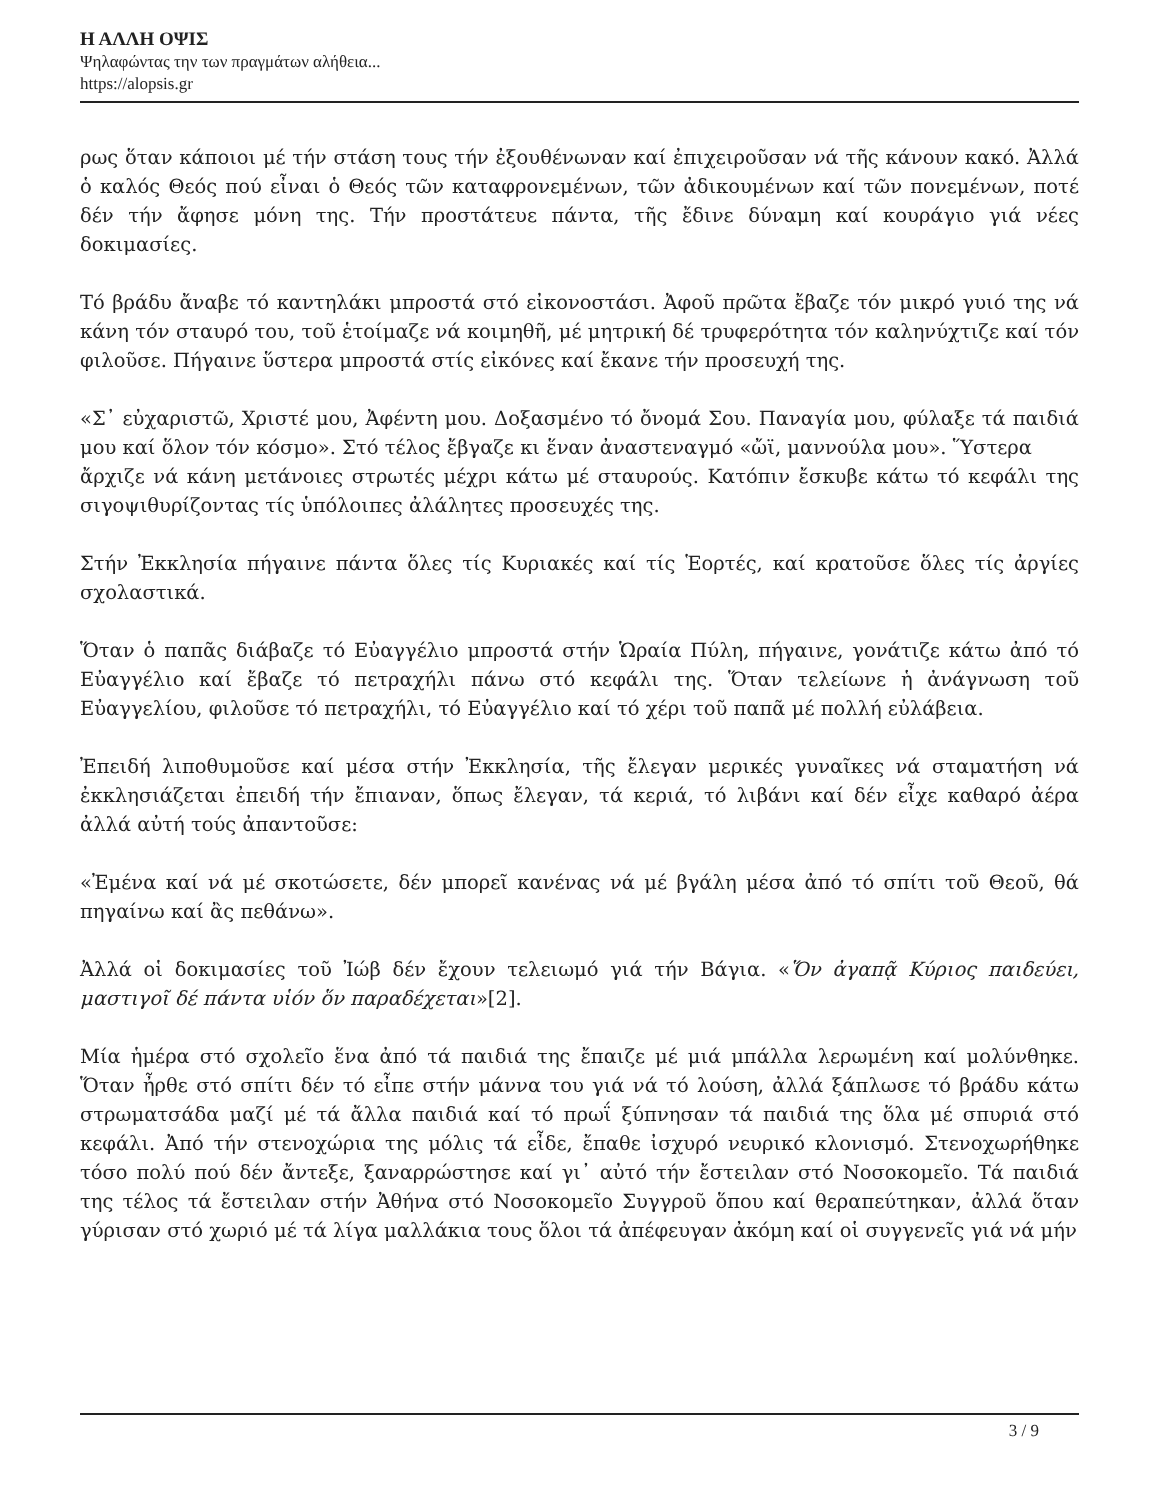Η ΑΛΛΗ ΟΨΙΣ
Ψηλαφώντας την των πραγμάτων αλήθεια...
https://alopsis.gr
ρως ὅταν κάποιοι μέ τήν στάση τους τήν ἐξουθένωναν καί ἐπιχειροῦσαν νά τῆς κάνουν κακό. Ἀλλά ὁ καλός Θεός πού εἶναι ὁ Θεός τῶν καταφρονεμένων, τῶν ἀδικουμένων καί τῶν πονεμένων, ποτέ δέν τήν ἄφησε μόνη της. Τήν προστάτευε πάντα, τῆς ἔδινε δύναμη καί κουράγιο γιά νέες δοκιμασίες.
Τό βράδυ ἄναβε τό καντηλάκι μπροστά στό εἰκονοστάσι. Ἀφοῦ πρῶτα ἔβαζε τόν μικρό γυιό της νά κάνη τόν σταυρό του, τοῦ ἑτοίμαζε νά κοιμηθῆ, μέ μητρική δέ τρυφερότητα τόν καληνύχτιζε καί τόν φιλοῦσε. Πήγαινε ὕστερα μπροστά στίς εἰκόνες καί ἔκανε τήν προσευχή της.
«Σ᾽ εὐχαριστῶ, Χριστέ μου, Ἀφέντη μου. Δοξασμένο τό ὄνομά Σου. Παναγία μου, φύλαξε τά παιδιά μου καί ὅλον τόν κόσμο». Στό τέλος ἔβγαζε κι ἕναν ἀναστεναγμό «ὤϊ, μαννούλα μου». Ὕστερα
ἄρχιζε νά κάνη μετάνοιες στρωτές μέχρι κάτω μέ σταυρούς. Κατόπιν ἔσκυβε κάτω τό κεφάλι της σιγοψιθυρίζοντας τίς ὑπόλοιπες ἀλάλητες προσευχές της.
Στήν Ἐκκλησία πήγαινε πάντα ὅλες τίς Κυριακές καί τίς Ἑορτές, καί κρατοῦσε ὅλες τίς ἀργίες σχολαστικά.
Ὅταν ὁ παπᾶς διάβαζε τό Εὐαγγέλιο μπροστά στήν Ὡραία Πύλη, πήγαινε, γονάτιζε κάτω ἀπό τό Εὐαγγέλιο καί ἔβαζε τό πετραχήλι πάνω στό κεφάλι της. Ὅταν τελείωνε ἡ ἀνάγνωση τοῦ Εὐαγγελίου, φιλοῦσε τό πετραχήλι, τό Εὐαγγέλιο καί τό χέρι τοῦ παπᾶ μέ πολλή εὐλάβεια.
Ἐπειδή λιποθυμοῦσε καί μέσα στήν Ἐκκλησία, τῆς ἔλεγαν μερικές γυναῖκες νά σταματήση νά ἐκκλησιάζεται ἐπειδή τήν ἔπιαναν, ὅπως ἔλεγαν, τά κεριά, τό λιβάνι καί δέν εἶχε καθαρό ἀέρα ἀλλά αὐτή τούς ἀπαντοῦσε:
«Ἐμένα καί νά μέ σκοτώσετε, δέν μπορεῖ κανένας νά μέ βγάλη μέσα ἀπό τό σπίτι τοῦ Θεοῦ, θά πηγαίνω καί ἂς πεθάνω».
Ἀλλά οἱ δοκιμασίες τοῦ Ἰώβ δέν ἔχουν τελειωμό γιά τήν Βάγια. «Ὅν ἀγαπᾷ Κύριος παιδεύει, μαστιγοῖ δέ πάντα υἱόν ὅν παραδέχεται»[2].
Μία ἡμέρα στό σχολεῖο ἕνα ἀπό τά παιδιά της ἔπαιζε μέ μιά μπάλλα λερωμένη καί μολύνθηκε. Ὅταν ἦρθε στό σπίτι δέν τό εἶπε στήν μάννα του γιά νά τό λούση, ἀλλά ξάπλωσε τό βράδυ κάτω στρωματσάδα μαζί μέ τά ἄλλα παιδιά καί τό πρωΐ ξύπνησαν τά παιδιά της ὅλα μέ σπυριά στό κεφάλι. Ἀπό τήν στενοχώρια της μόλις τά εἶδε, ἔπαθε ἰσχυρό νευρικό κλονισμό. Στενοχωρήθηκε τόσο πολύ πού δέν ἄντεξε, ξαναρρώστησε καί γι᾽ αὐτό τήν ἔστειλαν στό Νοσοκομεῖο. Τά παιδιά της τέλος τά ἔστειλαν στήν Ἀθήνα στό Νοσοκομεῖο Συγγροῦ ὅπου καί θεραπεύτηκαν, ἀλλά ὅταν γύρισαν στό χωριό μέ τά λίγα μαλλάκια τους ὅλοι τά ἀπέφευγαν ἀκόμη καί οἱ συγγενεῖς γιά νά μήν
3 / 9